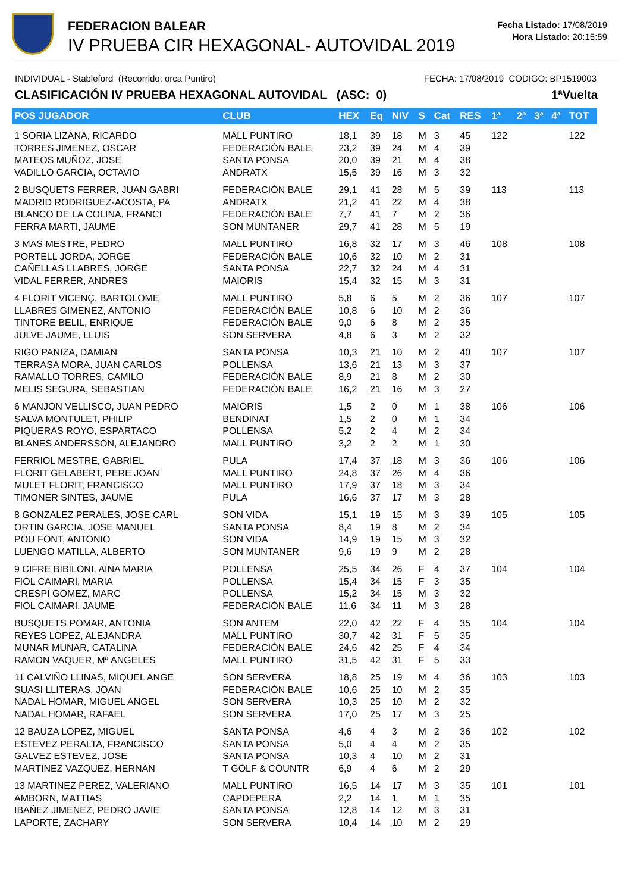FEDERACION BALEAR
IV PRUEBA CIR HEXAGONAL- AUTOVIDAL 2019
Fecha Listado: 17/08/2019
Hora Listado: 20:15:59
INDIVIDUAL - Stableford (Recorrido: orca Puntiro) FECHA: 17/08/2019 CODIGO: BP1519003
CLASIFICACIÓN IV PRUEBA HEXAGONAL AUTOVIDAL (ASC: 0) 1ªVuelta
| POS JUGADOR | CLUB | HEX | Eq | NIV | S | Cat | RES | 1ª | 2ª | 3ª | 4ª | TOT |
| --- | --- | --- | --- | --- | --- | --- | --- | --- | --- | --- | --- | --- |
| 1 SORIA LIZANA, RICARDO | MALL PUNTIRO | 18,1 | 39 | 18 | M | 3 | 45 | 122 | | | | 122 |
| TORRES JIMENEZ, OSCAR | FEDERACIÓN BALE | 23,2 | 39 | 24 | M | 4 | 39 | | | | | |
| MATEOS MUÑOZ, JOSE | SANTA PONSA | 20,0 | 39 | 21 | M | 4 | 38 | | | | | |
| VADILLO GARCIA, OCTAVIO | ANDRATX | 15,5 | 39 | 16 | M | 3 | 32 | | | | | |
| 2 BUSQUETS FERRER, JUAN GABRI | FEDERACIÓN BALE | 29,1 | 41 | 28 | M | 5 | 39 | 113 | | | | 113 |
| MADRID RODRIGUEZ-ACOSTA, PA | ANDRATX | 21,2 | 41 | 22 | M | 4 | 38 | | | | | |
| BLANCO DE LA COLINA, FRANCI | FEDERACIÓN BALE | 7,7 | 41 | 7 | M | 2 | 36 | | | | | |
| FERRA MARTI, JAUME | SON MUNTANER | 29,7 | 41 | 28 | M | 5 | 19 | | | | | |
| 3 MAS MESTRE, PEDRO | MALL PUNTIRO | 16,8 | 32 | 17 | M | 3 | 46 | 108 | | | | 108 |
| PORTELL JORDA, JORGE | FEDERACIÓN BALE | 10,6 | 32 | 10 | M | 2 | 31 | | | | | |
| CAÑELLAS LLABRES, JORGE | SANTA PONSA | 22,7 | 32 | 24 | M | 4 | 31 | | | | | |
| VIDAL FERRER, ANDRES | MAIORIS | 15,4 | 32 | 15 | M | 3 | 31 | | | | | |
| 4 FLORIT VICENÇ, BARTOLOME | MALL PUNTIRO | 5,8 | 6 | 5 | M | 2 | 36 | 107 | | | | 107 |
| LLABRES GIMENEZ, ANTONIO | FEDERACIÓN BALE | 10,8 | 6 | 10 | M | 2 | 36 | | | | | |
| TINTORE BELIL, ENRIQUE | FEDERACIÓN BALE | 9,0 | 6 | 8 | M | 2 | 35 | | | | | |
| JULVE JAUME, LLUIS | SON SERVERA | 4,8 | 6 | 3 | M | 2 | 32 | | | | | |
| RIGO PANIZA, DAMIAN | SANTA PONSA | 10,3 | 21 | 10 | M | 2 | 40 | 107 | | | | 107 |
| TERRASA MORA, JUAN CARLOS | POLLENSA | 13,6 | 21 | 13 | M | 3 | 37 | | | | | |
| RAMALLO TORRES, CAMILO | FEDERACIÓN BALE | 8,9 | 21 | 8 | M | 2 | 30 | | | | | |
| MELIS SEGURA, SEBASTIAN | FEDERACIÓN BALE | 16,2 | 21 | 16 | M | 3 | 27 | | | | | |
| 6 MANJON VELLISCO, JUAN PEDRO | MAIORIS | 1,5 | 2 | 0 | M | 1 | 38 | 106 | | | | 106 |
| SALVA MONTULET, PHILIP | BENDINAT | 1,5 | 2 | 0 | M | 1 | 34 | | | | | |
| PIQUERAS ROYO, ESPARTACO | POLLENSA | 5,2 | 2 | 4 | M | 2 | 34 | | | | | |
| BLANES ANDERSSON, ALEJANDRO | MALL PUNTIRO | 3,2 | 2 | 2 | M | 1 | 30 | | | | | |
| FERRIOL MESTRE, GABRIEL | PULA | 17,4 | 37 | 18 | M | 3 | 36 | 106 | | | | 106 |
| FLORIT GELABERT, PERE JOAN | MALL PUNTIRO | 24,8 | 37 | 26 | M | 4 | 36 | | | | | |
| MULET FLORIT, FRANCISCO | MALL PUNTIRO | 17,9 | 37 | 18 | M | 3 | 34 | | | | | |
| TIMONER SINTES, JAUME | PULA | 16,6 | 37 | 17 | M | 3 | 28 | | | | | |
| 8 GONZALEZ PERALES, JOSE CARL | SON VIDA | 15,1 | 19 | 15 | M | 3 | 39 | 105 | | | | 105 |
| ORTIN GARCIA, JOSE MANUEL | SANTA PONSA | 8,4 | 19 | 8 | M | 2 | 34 | | | | | |
| POU FONT, ANTONIO | SON VIDA | 14,9 | 19 | 15 | M | 3 | 32 | | | | | |
| LUENGO MATILLA, ALBERTO | SON MUNTANER | 9,6 | 19 | 9 | M | 2 | 28 | | | | | |
| 9 CIFRE BIBILONI, AINA MARIA | POLLENSA | 25,5 | 34 | 26 | F | 4 | 37 | 104 | | | | 104 |
| FIOL CAIMARI, MARIA | POLLENSA | 15,4 | 34 | 15 | F | 3 | 35 | | | | | |
| CRESPI GOMEZ, MARC | POLLENSA | 15,2 | 34 | 15 | M | 3 | 32 | | | | | |
| FIOL CAIMARI, JAUME | FEDERACIÓN BALE | 11,6 | 34 | 11 | M | 3 | 28 | | | | | |
| BUSQUETS POMAR, ANTONIA | SON ANTEM | 22,0 | 42 | 22 | F | 4 | 35 | 104 | | | | 104 |
| REYES LOPEZ, ALEJANDRA | MALL PUNTIRO | 30,7 | 42 | 31 | F | 5 | 35 | | | | | |
| MUNAR MUNAR, CATALINA | FEDERACIÓN BALE | 24,6 | 42 | 25 | F | 4 | 34 | | | | | |
| RAMON VAQUER, Mª ANGELES | MALL PUNTIRO | 31,5 | 42 | 31 | F | 5 | 33 | | | | | |
| 11 CALVIÑO LLINAS, MIQUEL ANGE | SON SERVERA | 18,8 | 25 | 19 | M | 4 | 36 | 103 | | | | 103 |
| SUASI LLITERAS, JOAN | FEDERACIÓN BALE | 10,6 | 25 | 10 | M | 2 | 35 | | | | | |
| NADAL HOMAR, MIGUEL ANGEL | SON SERVERA | 10,3 | 25 | 10 | M | 2 | 32 | | | | | |
| NADAL HOMAR, RAFAEL | SON SERVERA | 17,0 | 25 | 17 | M | 3 | 25 | | | | | |
| 12 BAUZA LOPEZ, MIGUEL | SANTA PONSA | 4,6 | 4 | 3 | M | 2 | 36 | 102 | | | | 102 |
| ESTEVEZ PERALTA, FRANCISCO | SANTA PONSA | 5,0 | 4 | 4 | M | 2 | 35 | | | | | |
| GALVEZ ESTEVEZ, JOSE | SANTA PONSA | 10,3 | 4 | 10 | M | 2 | 31 | | | | | |
| MARTINEZ VAZQUEZ, HERNAN | T GOLF & COUNTR | 6,9 | 4 | 6 | M | 2 | 29 | | | | | |
| 13 MARTINEZ PEREZ, VALERIANO | MALL PUNTIRO | 16,5 | 14 | 17 | M | 3 | 35 | 101 | | | | 101 |
| AMBORN, MATTIAS | CAPDEPERA | 2,2 | 14 | 1 | M | 1 | 35 | | | | | |
| IBAÑEZ JIMENEZ, PEDRO JAVIE | SANTA PONSA | 12,8 | 14 | 12 | M | 3 | 31 | | | | | |
| LAPORTE, ZACHARY | SON SERVERA | 10,4 | 14 | 10 | M | 2 | 29 | | | | | |